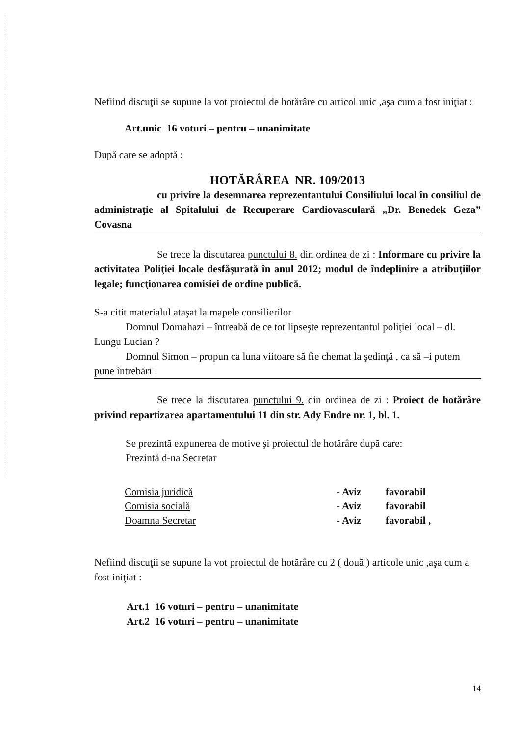Nefiind discuţii se supune la vot proiectul de hotărâre cu articol unic ,aşa cum a fost iniţiat :
Art.unic 16 voturi – pentru – unanimitate
După care se adoptă :
HOTĂRÂREA NR. 109/2013
cu privire la desemnarea reprezentantului Consiliului local în consiliul de administraţie al Spitalului de Recuperare Cardiovasculară „Dr. Benedek Geza” Covasna
Se trece la discutarea punctului 8. din ordinea de zi : Informare cu privire la activitatea Poliţiei locale desfăşurată în anul 2012; modul de îndeplinire a atribuţiilor legale; funcţionarea comisiei de ordine publică.
S-a citit materialul ataşat la mapele consilierilor
Domnul Domahazi – întreabă de ce tot lipseşte reprezentantul poliţiei local – dl. Lungu Lucian ?
Domnul Simon – propun ca luna viitoare să fie chemat la şedinţă , ca să –i putem pune întrebări !
Se trece la discutarea punctului 9. din ordinea de zi : Proiect de hotărâre privind repartizarea apartamentului 11 din str. Ady Endre nr. 1, bl. 1.
Se prezintă expunerea de motive şi proiectul de hotărâre după care:
Prezintă d-na Secretar
| Comisia juridică | - Aviz | favorabil |
| Comisia socială | - Aviz | favorabil |
| Doamna Secretar | - Aviz | favorabil , |
Nefiind discuţii se supune la vot proiectul de hotărâre cu 2 ( două ) articole unic ,aşa cum a fost iniţiat :
Art.1 16 voturi – pentru – unanimitate
Art.2 16 voturi – pentru – unanimitate
14